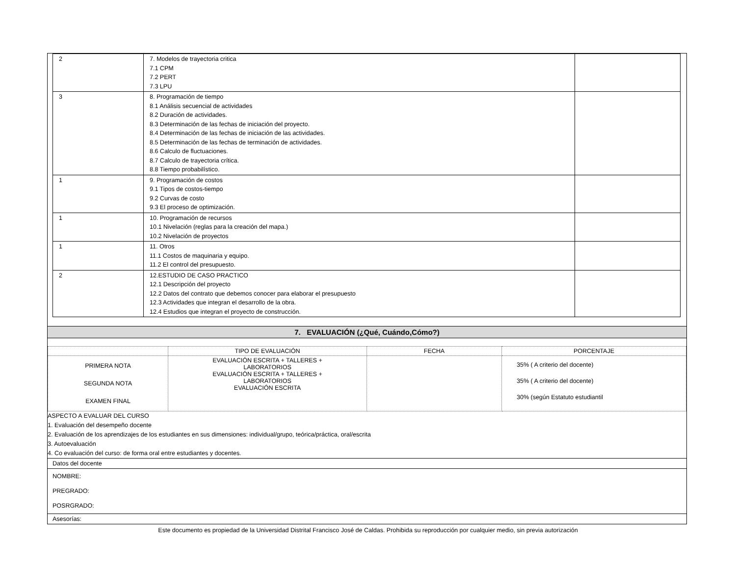| 2 | 7. Modelos de trayectoria critica 7.1 CPM 7.2 PERT 7.3 LPU | |
| 3 | 8. Programación de tiempo 8.1 Análisis secuencial de actividades 8.2 Duración de actividades. 8.3 Determinación de las fechas de iniciación del proyecto. 8.4 Determinación de las fechas de iniciación de las actividades. 8.5 Determinación de las fechas de terminación de actividades. 8.6 Calculo de fluctuaciones. 8.7 Calculo de trayectoria crítica. 8.8 Tiempo probabilístico. | |
| 1 | 9. Programación de costos 9.1 Tipos de costos-tiempo 9.2 Curvas de costo 9.3 El proceso de optimización. | |
| 1 | 10. Programación de recursos 10.1 Nivelación (reglas para la creación del mapa.) 10.2 Nivelación de proyectos | |
| 1 | 11. Otros 11.1 Costos de maquinaria y equipo. 11.2 El control del presupuesto. | |
| 2 | 12.ESTUDIO DE CASO PRACTICO 12.1 Descripción del proyecto 12.2 Datos del contrato que debemos conocer para elaborar el presupuesto 12.3 Actividades que integran el desarrollo de la obra. 12.4 Estudios que integran el proyecto de construcción. | |
7. EVALUACIÓN (¿Qué, Cuándo,Cómo?)
| | TIPO DE EVALUACIÓN | FECHA | PORCENTAJE |
| --- | --- | --- | --- |
| PRIMERA NOTA SEGUNDA NOTA EXAMEN FINAL | EVALUACIÓN ESCRITA + TALLERES + LABORATORIOS EVALUACIÓN ESCRITA + TALLERES + LABORATORIOS EVALUACIÓN ESCRITA | | 35% ( A criterio del docente) 35% ( A criterio del docente) 30% (según Estatuto estudiantil |
ASPECTO A EVALUAR DEL CURSO
1. Evaluación del desempeño docente
2. Evaluación de los aprendizajes de los estudiantes en sus dimensiones: individual/grupo, teórica/práctica, oral/escrita
3. Autoevaluación
4. Co evaluación del curso: de forma oral entre estudiantes y docentes.
Datos del docente
NOMBRE:
PREGRADO:
POSRGRADO:
Asesorías:
Este documento es propiedad de la Universidad Distrital Francisco José de Caldas. Prohibida su reproducción por cualquier medio, sin previa autorización